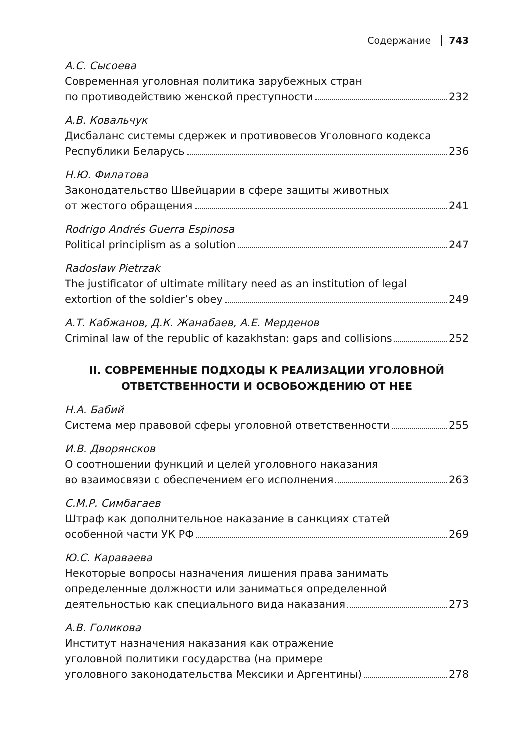Содержание 743
А.С. Сысоева
Современная уголовная политика зарубежных стран
по противодействию женской преступности 232
А.В. Ковальчук
Дисбаланс системы сдержек и противовесов Уголовного кодекса
Республики Беларусь 236
Н.Ю. Филатова
Законодательство Швейцарии в сфере защиты животных
от жестого обращения 241
Rodrigo Andrés Guerra Espinosa
Political principlism as a solution 247
Radosław Pietrzak
The justificator of ultimate military need as an institution of legal
extortion of the soldier’s obey 249
А.Т. Кабжанов, Д.К. Жанабаев, А.Е. Мерденов
Criminal law of the republic of kazakhstan: gaps and collisions 252
II. СОВРЕМЕННЫЕ ПОДХОДЫ К РЕАЛИЗАЦИИ УГОЛОВНОЙ
ОТВЕТСТВЕННОСТИ И ОСВОБОЖДЕНИЮ ОТ НЕЕ
Н.А. Бабий
Система мер правовой сферы уголовной ответственности 255
И.В. Дворянсков
О соотношении функций и целей уголовного наказания
во взаимосвязи с обеспечением его исполнения 263
С.М.Р. Симбагаев
Штраф как дополнительное наказание в санкциях статей
особенной части УК РФ 269
Ю.С. Караваева
Некоторые вопросы назначения лишения права занимать
определенные должности или заниматься определенной
деятельностью как специального вида наказания 273
А.В. Голикова
Институт назначения наказания как отражение
уголовной политики государства (на примере
уголовного законодательства Мексики и Аргентины) 278